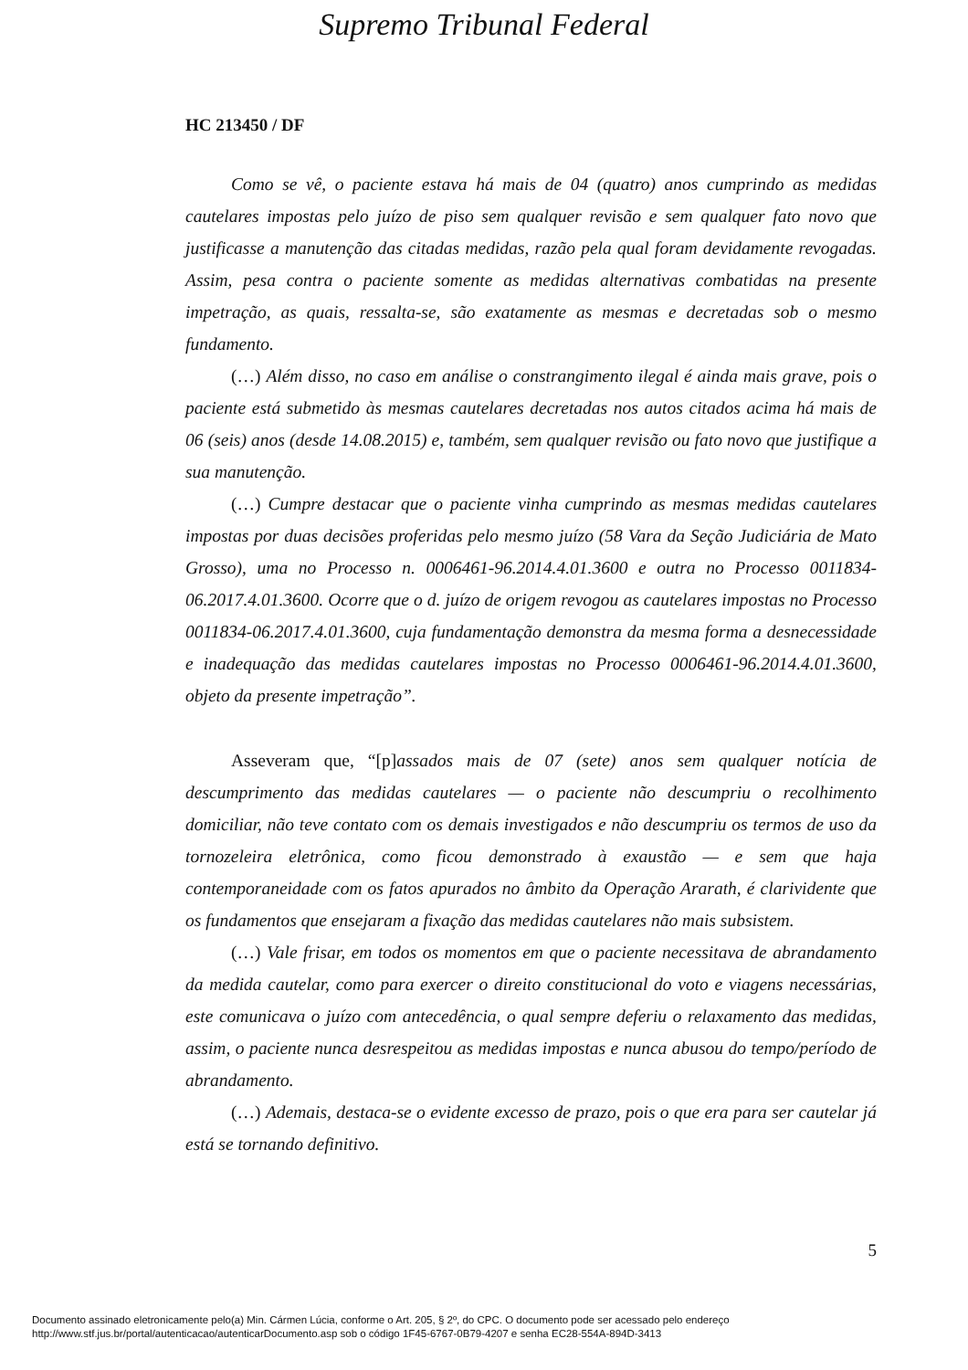Supremo Tribunal Federal
HC 213450 / DF
Como se vê, o paciente estava há mais de 04 (quatro) anos cumprindo as medidas cautelares impostas pelo juízo de piso sem qualquer revisão e sem qualquer fato novo que justificasse a manutenção das citadas medidas, razão pela qual foram devidamente revogadas. Assim, pesa contra o paciente somente as medidas alternativas combatidas na presente impetração, as quais, ressalta-se, são exatamente as mesmas e decretadas sob o mesmo fundamento.
(…) Além disso, no caso em análise o constrangimento ilegal é ainda mais grave, pois o paciente está submetido às mesmas cautelares decretadas nos autos citados acima há mais de 06 (seis) anos (desde 14.08.2015) e, também, sem qualquer revisão ou fato novo que justifique a sua manutenção.
(…) Cumpre destacar que o paciente vinha cumprindo as mesmas medidas cautelares impostas por duas decisões proferidas pelo mesmo juízo (58 Vara da Seção Judiciária de Mato Grosso), uma no Processo n. 0006461-96.2014.4.01.3600 e outra no Processo 0011834-06.2017.4.01.3600. Ocorre que o d. juízo de origem revogou as cautelares impostas no Processo 0011834-06.2017.4.01.3600, cuja fundamentação demonstra da mesma forma a desnecessidade e inadequação das medidas cautelares impostas no Processo 0006461-96.2014.4.01.3600, objeto da presente impetração”.
Asseveram que, “[p]assados mais de 07 (sete) anos sem qualquer notícia de descumprimento das medidas cautelares — o paciente não descumpriu o recolhimento domiciliar, não teve contato com os demais investigados e não descumpriu os termos de uso da tornozeleira eletrônica, como ficou demonstrado à exaustão — e sem que haja contemporaneidade com os fatos apurados no âmbito da Operação Ararath, é clarividente que os fundamentos que ensejaram a fixação das medidas cautelares não mais subsistem.
(…) Vale frisar, em todos os momentos em que o paciente necessitava de abrandamento da medida cautelar, como para exercer o direito constitucional do voto e viagens necessárias, este comunicava o juízo com antecedência, o qual sempre deferiu o relaxamento das medidas, assim, o paciente nunca desrespeitou as medidas impostas e nunca abusou do tempo/período de abrandamento.
(…) Ademais, destaca-se o evidente excesso de prazo, pois o que era para ser cautelar já está se tornando definitivo.
5
Documento assinado eletronicamente pelo(a) Min. Cármen Lúcia, conforme o Art. 205, § 2º, do CPC. O documento pode ser acessado pelo endereço
http://www.stf.jus.br/portal/autenticacao/autenticarDocumento.asp sob o código 1F45-6767-0B79-4207 e senha EC28-554A-894D-3413